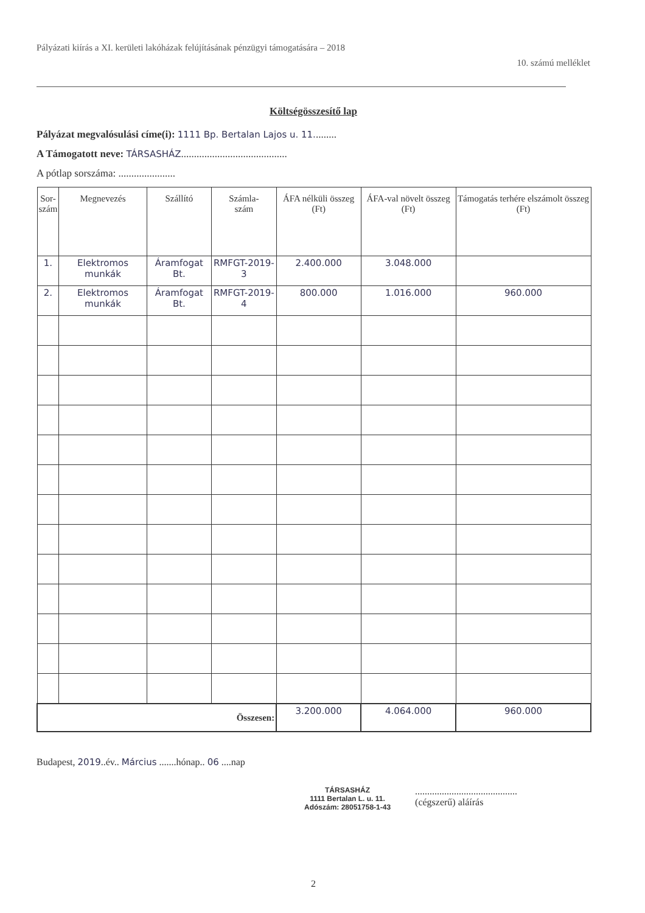Pályázati kiírás a XI. kerületi lakóházak felújításának pénzügyi támogatására – 2018
10. számú melléklet
Költségösszesítő lap
Pályázat megvalósulási címe(i): 1111 Bp. Bertalan Lajos u. 11.........
A Támogatott neve: TÁRSASHÁZ.........................................
A pótlap sorszáma: ......................
| Sor- szám | Megnevezés | Szállító | Számla- szám | ÁFA nélküli összeg (Ft) | ÁFA-val növelt összeg (Ft) | Támogatás terhére elszámolt összeg (Ft) |
| --- | --- | --- | --- | --- | --- | --- |
| 1. | Elektromos munkák | Áramfogat Bt. | RMFGT-2019-3 | 2.400.000 | 3.048.000 | |
| 2. | Elektromos munkák | Áramfogat Bt. | RMFGT-2019-4 | 800.000 | 1.016.000 | 960.000 |
| Összesen: | | | | 3.200.000 | 4.064.000 | 960.000 |
Budapest, 2019..év.. Március .......hónap.. 06 ....nap
TÁRSASHÁZ
1111 Bertalan L. u. 11.
Adószám: 28051758-1-43
..........................................
(cégszerű) aláírás
2